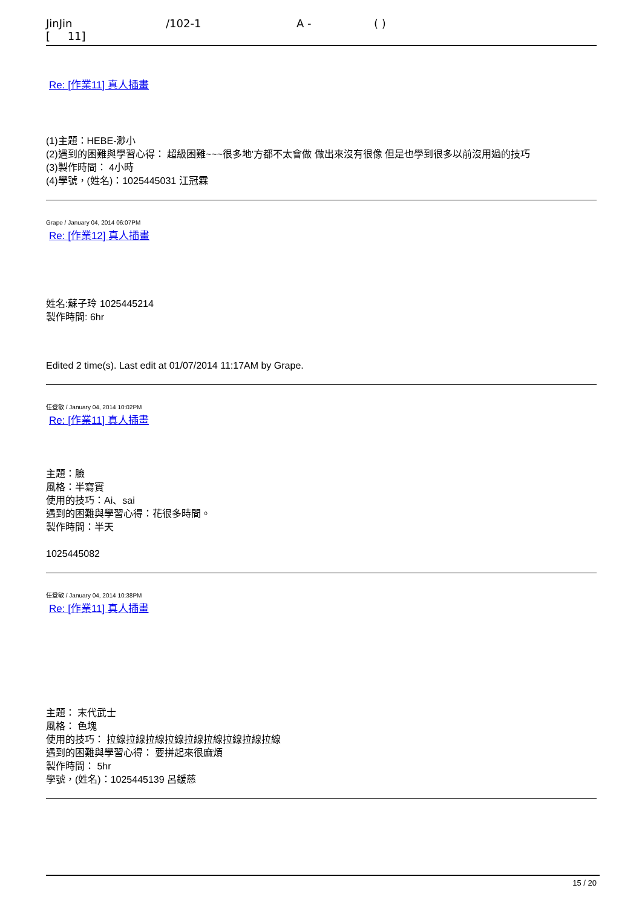JinJin /102-1 A - ( )
[ 11]
Re: [作業11] 真人插畫
(1)主題：HEBE-渺小
(2)遇到的困難與學習心得： 超級困難~~~很多地'方都不太會做 做出來沒有很像 但是也學到很多以前沒用過的技巧
(3)製作時間： 4小時
(4)學號，(姓名)：1025445031 江冠霖
Grape / January 04, 2014 06:07PM
Re: [作業12] 真人插畫
姓名:蘇子玲 1025445214
製作時間: 6hr
Edited 2 time(s). Last edit at 01/07/2014 11:17AM by Grape.
任登敏 / January 04, 2014 10:02PM
Re: [作業11] 真人插畫
主題：臉
風格：半寫實
使用的技巧：Ai、sai
遇到的困難與學習心得：花很多時間。
製作時間：半天
1025445082
任登敏 / January 04, 2014 10:38PM
Re: [作業11] 真人插畫
主題： 末代武士
風格： 色塊
使用的技巧： 拉線拉線拉線拉線拉線拉線拉線拉線拉線
遇到的困難與學習心得： 要拼起來很麻煩
製作時間： 5hr
學號，(姓名)：1025445139 呂鍰慈
15 / 20